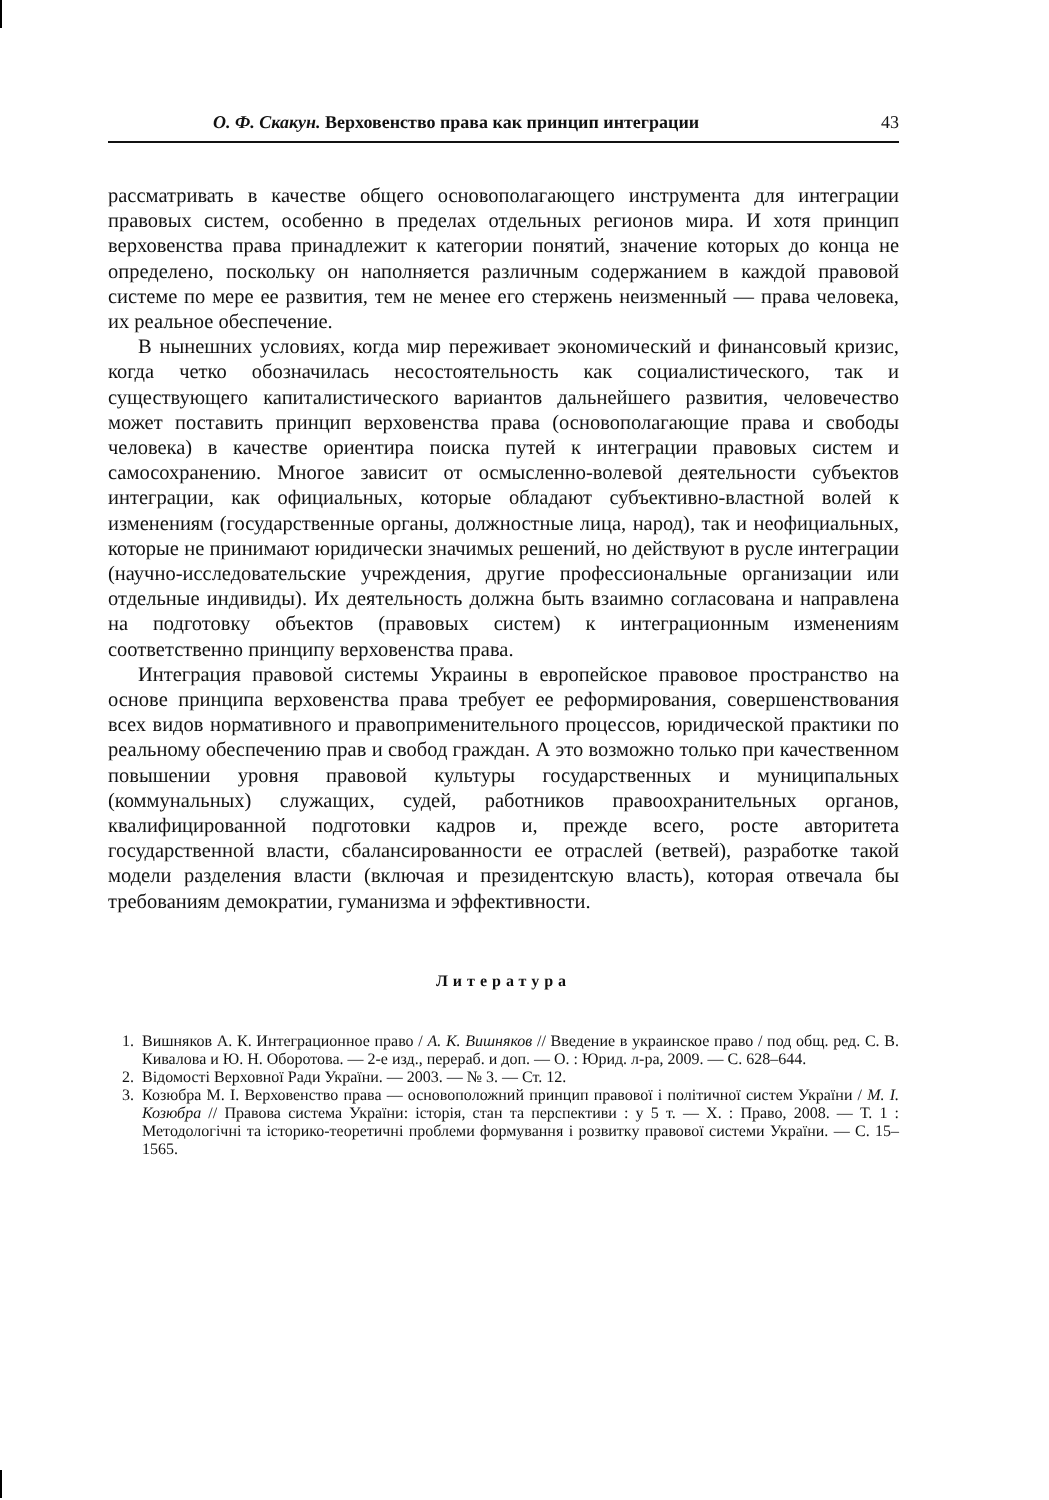О. Ф. Скакун. Верховенство права как принцип интеграции 43
рассматривать в качестве общего основополагающего инструмента для интеграции правовых систем, особенно в пределах отдельных регионов мира. И хотя принцип верховенства права принадлежит к категории понятий, значение которых до конца не определено, поскольку он наполняется различным содержанием в каждой правовой системе по мере ее развития, тем не менее его стержень неизменный — права человека, их реальное обеспечение.
В нынешних условиях, когда мир переживает экономический и финансовый кризис, когда четко обозначилась несостоятельность как социалистического, так и существующего капиталистического вариантов дальнейшего развития, человечество может поставить принцип верховенства права (основополагающие права и свободы человека) в качестве ориентира поиска путей к интеграции правовых систем и самосохранению. Многое зависит от осмысленно-волевой деятельности субъектов интеграции, как официальных, которые обладают субъективно-властной волей к изменениям (государственные органы, должностные лица, народ), так и неофициальных, которые не принимают юридически значимых решений, но действуют в русле интеграции (научно-исследовательские учреждения, другие профессиональные организации или отдельные индивиды). Их деятельность должна быть взаимно согласована и направлена на подготовку объектов (правовых систем) к интеграционным изменениям соответственно принципу верховенства права.
Интеграция правовой системы Украины в европейское правовое пространство на основе принципа верховенства права требует ее реформирования, совершенствования всех видов нормативного и правоприменительного процессов, юридической практики по реальному обеспечению прав и свобод граждан. А это возможно только при качественном повышении уровня правовой культуры государственных и муниципальных (коммунальных) служащих, судей, работников правоохранительных органов, квалифицированной подготовки кадров и, прежде всего, росте авторитета государственной власти, сбалансированности ее отраслей (ветвей), разработке такой модели разделения власти (включая и президентскую власть), которая отвечала бы требованиям демократии, гуманизма и эффективности.
Литература
1. Вишняков А. К. Интеграционное право / А. К. Вишняков // Введение в украинское право / под общ. ред. С. В. Кивалова и Ю. Н. Оборотова. — 2-е изд., перераб. и доп. — О. : Юрид. л-ра, 2009. — С. 628–644.
2. Відомості Верховної Ради України. — 2003. — № 3. — Ст. 12.
3. Козюбра М. І. Верховенство права — основоположний принцип правової і політичної систем України / М. І. Козюбра // Правова система України: історія, стан та перспективи : у 5 т. — Х. : Право, 2008. — Т. 1 : Методологічні та історико-теоретичні проблеми формування і розвитку правової системи України. — С. 15–1565.